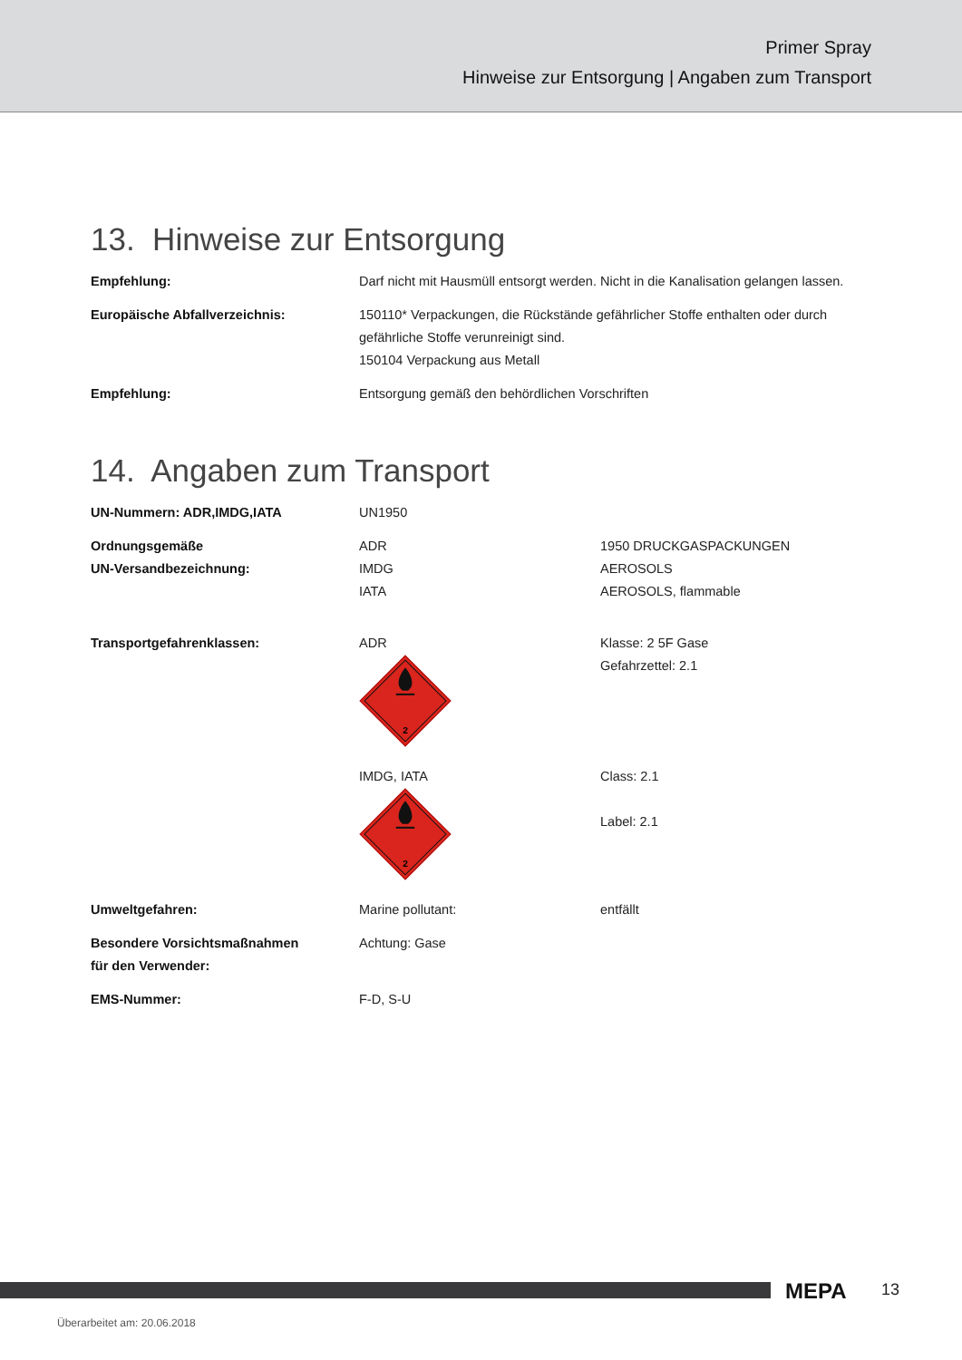Primer Spray
Hinweise zur Entsorgung | Angaben zum Transport
13. Hinweise zur Entsorgung
| Empfehlung: | Darf nicht mit Hausmüll entsorgt werden. Nicht in die Kanalisation gelangen lassen. |
| Europäische Abfallverzeichnis: | 150110* Verpackungen, die Rückstände gefährlicher Stoffe enthalten oder durch gefährliche Stoffe verunreinigt sind. 150104 Verpackung aus Metall |
| Empfehlung: | Entsorgung gemäß den behördlichen Vorschriften |
14. Angaben zum Transport
| UN-Nummern: ADR,IMDG,IATA | UN1950 | |
| Ordnungsgemäße UN-Versandbezeichnung: | ADR IMDG IATA | 1950 DRUCKGASPACKUNGEN AEROSOLS AEROSOLS, flammable |
| Transportgefahrenklassen: | ADR 2 | Klasse: 2 5F Gase Gefahrzettel: 2.1 |
| | IMDG, IATA 2 | Class: 2.1 Label: 2.1 |
| Umweltgefahren: | Marine pollutant: | entfällt |
| Besondere Vorsichtsmaßnahmen für den Verwender: | Achtung: Gase | |
| EMS-Nummer: | F-D, S-U | |
MEPA 13
Überarbeitet am: 20.06.2018